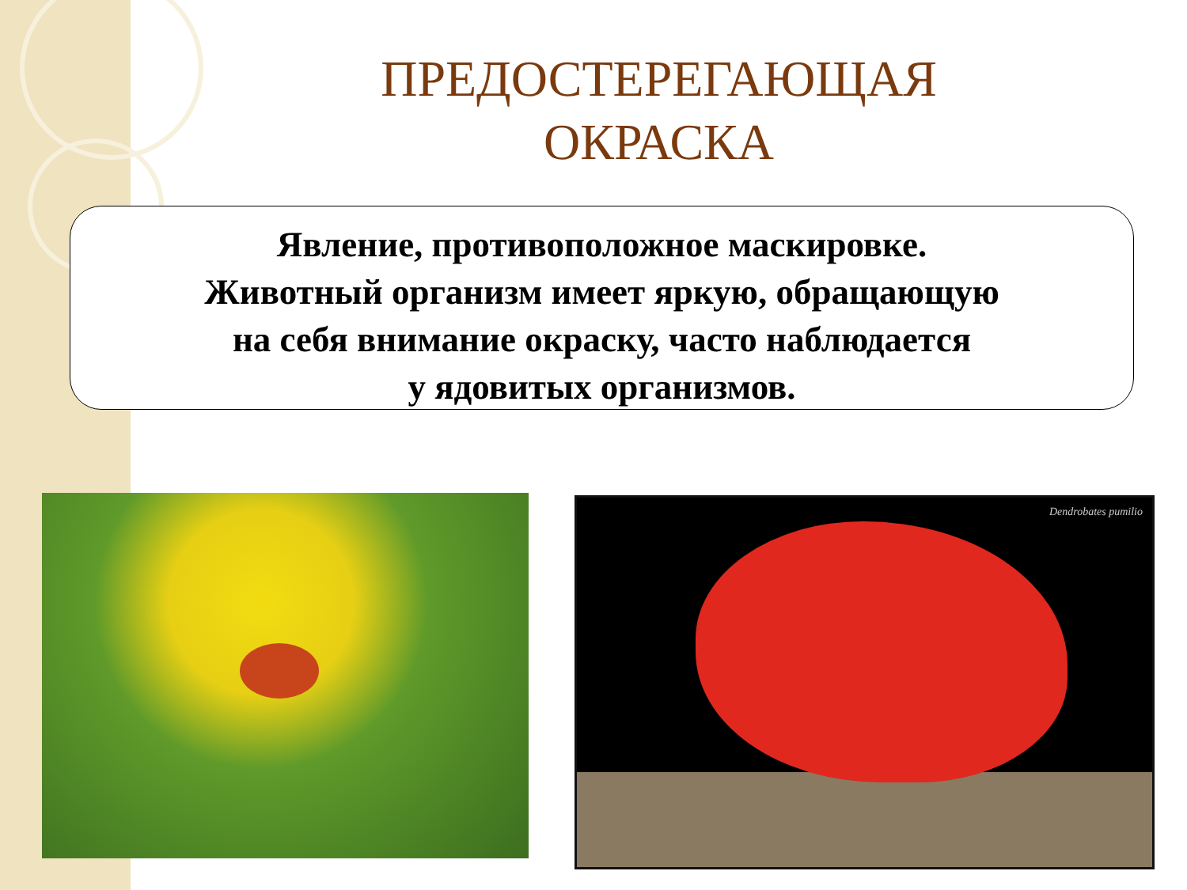ПРЕДОСТЕРЕГАЮЩАЯ
ОКРАСКА
Явление, противоположное маскировке.
Животный организм имеет яркую, обращающую
на себя внимание окраску, часто наблюдается
у ядовитых организмов.
Dendrobates pumilio